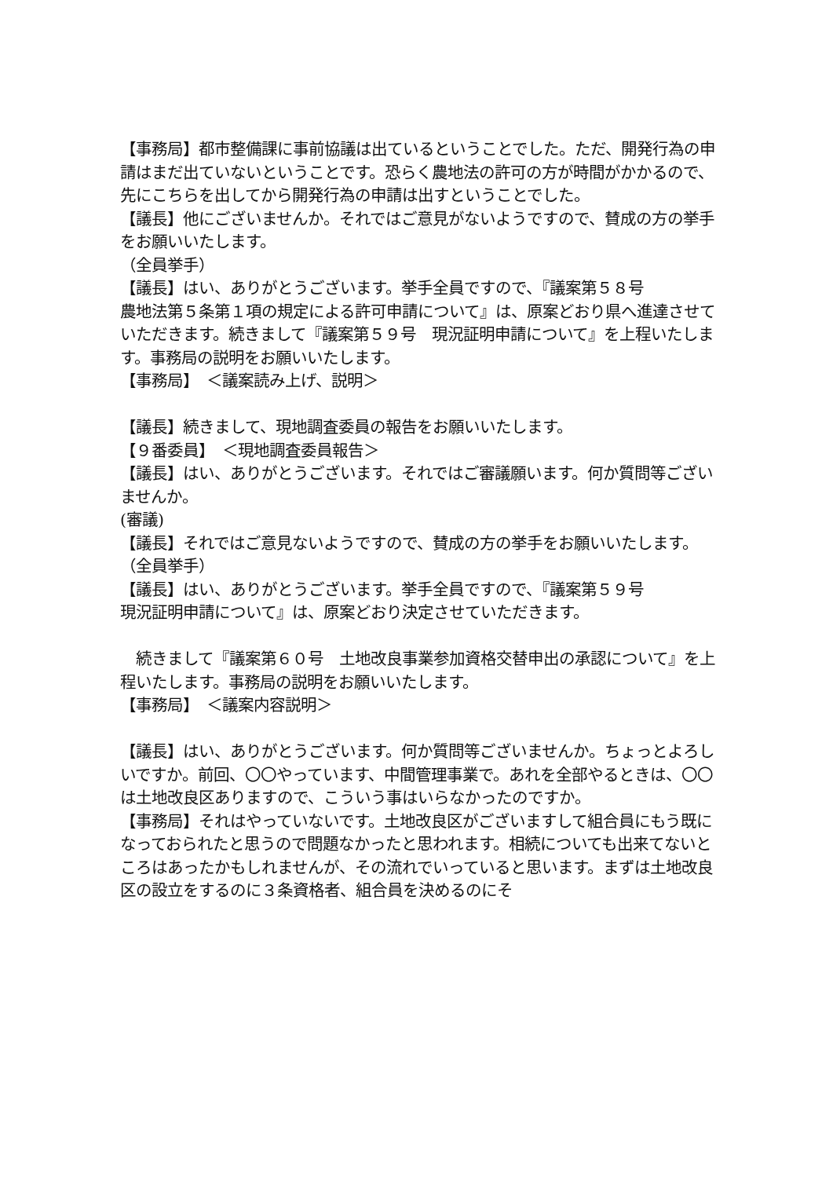【事務局】都市整備課に事前協議は出ているということでした。ただ、開発行為の申請はまだ出ていないということです。恐らく農地法の許可の方が時間がかかるので、先にこちらを出してから開発行為の申請は出すということでした。
【議長】他にございませんか。それではご意見がないようですので、賛成の方の挙手をお願いいたします。
（全員挙手）
【議長】はい、ありがとうございます。挙手全員ですので、『議案第５８号
農地法第５条第１項の規定による許可申請について』は、原案どおり県へ進達させていただきます。続きまして『議案第５９号　現況証明申請について』を上程いたします。事務局の説明をお願いいたします。
【事務局】　＜議案読み上げ、説明＞
【議長】続きまして、現地調査委員の報告をお願いいたします。
【９番委員】　＜現地調査委員報告＞
【議長】はい、ありがとうございます。それではご審議願います。何か質問等ございませんか。
(審議)
【議長】それではご意見ないようですので、賛成の方の挙手をお願いいたします。
（全員挙手）
【議長】はい、ありがとうございます。挙手全員ですので、『議案第５９号
現況証明申請について』は、原案どおり決定させていただきます。
　続きまして『議案第６０号　土地改良事業参加資格交替申出の承認について』を上程いたします。事務局の説明をお願いいたします。
【事務局】　＜議案内容説明＞
【議長】はい、ありがとうございます。何か質問等ございませんか。ちょっとよろしいですか。前回、〇〇やっています、中間管理事業で。あれを全部やるときは、〇〇は土地改良区ありますので、こういう事はいらなかったのですか。
【事務局】それはやっていないです。土地改良区がございますして組合員にもう既になっておられたと思うので問題なかったと思われます。相続についても出来てないところはあったかもしれませんが、その流れでいっていると思います。まずは土地改良区の設立をするのに３条資格者、組合員を決めるのにそ